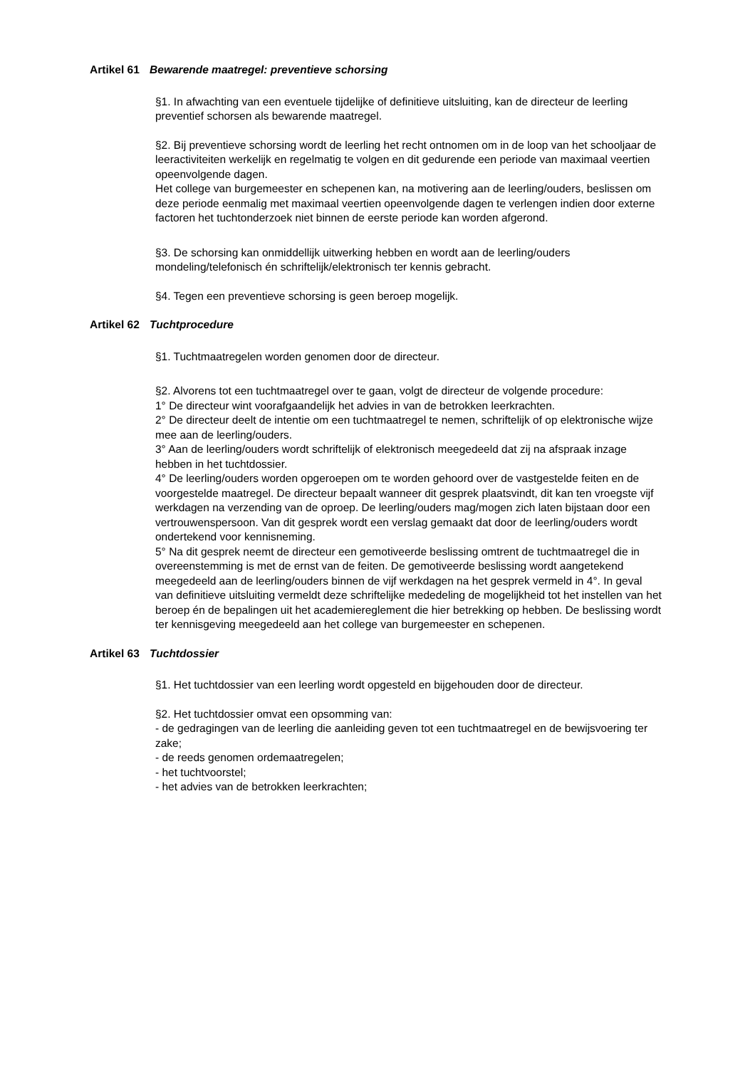Artikel 61 Bewarende maatregel: preventieve schorsing
§1. In afwachting van een eventuele tijdelijke of definitieve uitsluiting, kan de directeur de leerling preventief schorsen als bewarende maatregel.
§2. Bij preventieve schorsing wordt de leerling het recht ontnomen om in de loop van het schooljaar de leeractiviteiten werkelijk en regelmatig te volgen en dit gedurende een periode van maximaal veertien opeenvolgende dagen.
Het college van burgemeester en schepenen kan, na motivering aan de leerling/ouders, beslissen om deze periode eenmalig met maximaal veertien opeenvolgende dagen te verlengen indien door externe factoren het tuchtonderzoek niet binnen de eerste periode kan worden afgerond.
§3. De schorsing kan onmiddellijk uitwerking hebben en wordt aan de leerling/ouders mondeling/telefonisch én schriftelijk/elektronisch ter kennis gebracht.
§4. Tegen een preventieve schorsing is geen beroep mogelijk.
Artikel 62 Tuchtprocedure
§1. Tuchtmaatregelen worden genomen door de directeur.
§2. Alvorens tot een tuchtmaatregel over te gaan, volgt de directeur de volgende procedure:
1° De directeur wint voorafgaandelijk het advies in van de betrokken leerkrachten.
2° De directeur deelt de intentie om een tuchtmaatregel te nemen, schriftelijk of op elektronische wijze mee aan de leerling/ouders.
3° Aan de leerling/ouders wordt schriftelijk of elektronisch meegedeeld dat zij na afspraak inzage hebben in het tuchtdossier.
4° De leerling/ouders worden opgeroepen om te worden gehoord over de vastgestelde feiten en de voorgestelde maatregel. De directeur bepaalt wanneer dit gesprek plaatsvindt, dit kan ten vroegste vijf werkdagen na verzending van de oproep. De leerling/ouders mag/mogen zich laten bijstaan door een vertrouwenspersoon. Van dit gesprek wordt een verslag gemaakt dat door de leerling/ouders wordt ondertekend voor kennisneming.
5° Na dit gesprek neemt de directeur een gemotiveerde beslissing omtrent de tuchtmaatregel die in overeenstemming is met de ernst van de feiten. De gemotiveerde beslissing wordt aangetekend meegedeeld aan de leerling/ouders binnen de vijf werkdagen na het gesprek vermeld in 4°. In geval van definitieve uitsluiting vermeldt deze schriftelijke mededeling de mogelijkheid tot het instellen van het beroep én de bepalingen uit het academiereglement die hier betrekking op hebben. De beslissing wordt ter kennisgeving meegedeeld aan het college van burgemeester en schepenen.
Artikel 63 Tuchtdossier
§1. Het tuchtdossier van een leerling wordt opgesteld en bijgehouden door de directeur.
§2. Het tuchtdossier omvat een opsomming van:
- de gedragingen van de leerling die aanleiding geven tot een tuchtmaatregel en de bewijsvoering ter zake;
- de reeds genomen ordemaatregelen;
- het tuchtvoorstel;
- het advies van de betrokken leerkrachten;